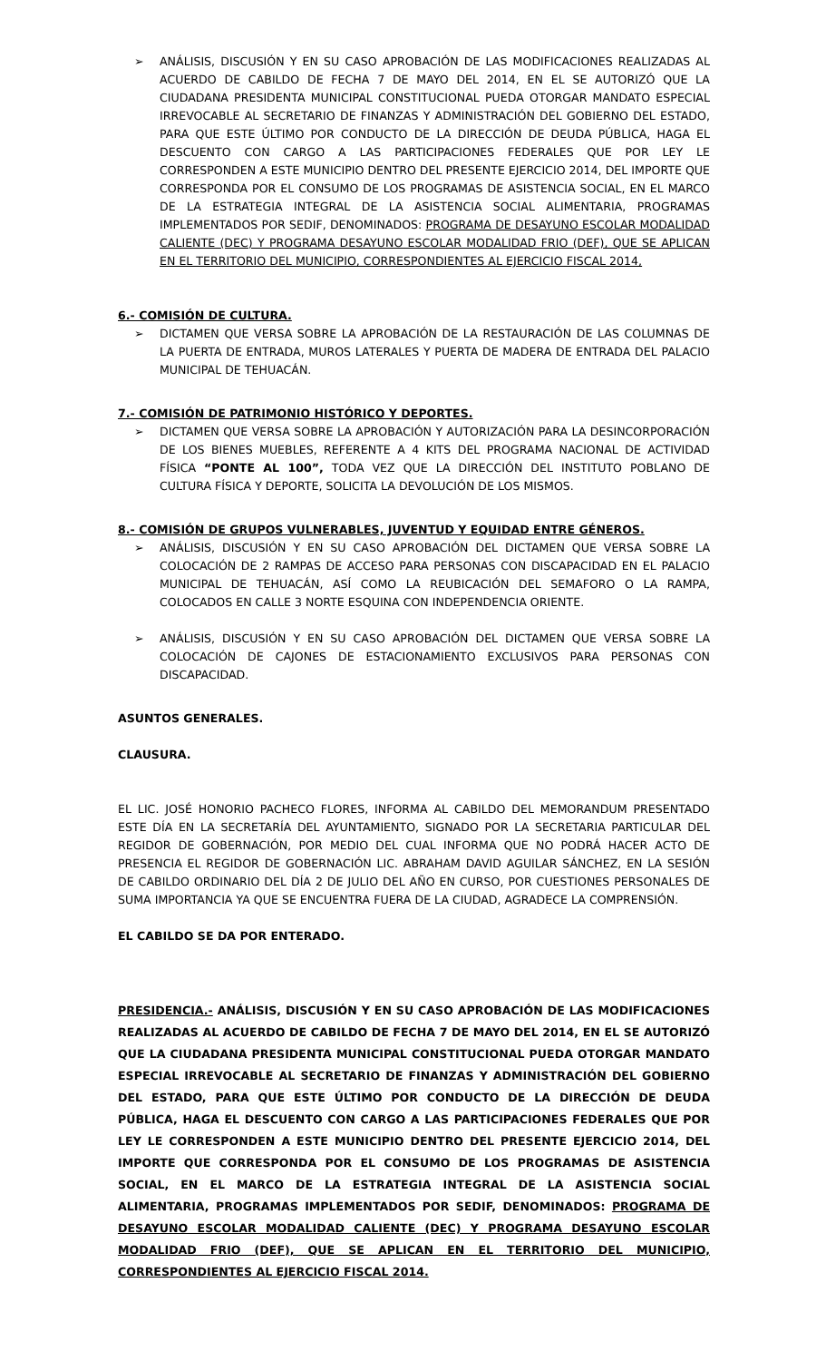➢ ANÁLISIS, DISCUSIÓN Y EN SU CASO APROBACIÓN DE LAS MODIFICACIONES REALIZADAS AL ACUERDO DE CABILDO DE FECHA 7 DE MAYO DEL 2014, EN EL SE AUTORIZÓ QUE LA CIUDADANA PRESIDENTA MUNICIPAL CONSTITUCIONAL PUEDA OTORGAR MANDATO ESPECIAL IRREVOCABLE AL SECRETARIO DE FINANZAS Y ADMINISTRACIÓN DEL GOBIERNO DEL ESTADO, PARA QUE ESTE ÚLTIMO POR CONDUCTO DE LA DIRECCIÓN DE DEUDA PÚBLICA, HAGA EL DESCUENTO CON CARGO A LAS PARTICIPACIONES FEDERALES QUE POR LEY LE CORRESPONDEN A ESTE MUNICIPIO DENTRO DEL PRESENTE EJERCICIO 2014, DEL IMPORTE QUE CORRESPONDA POR EL CONSUMO DE LOS PROGRAMAS DE ASISTENCIA SOCIAL, EN EL MARCO DE LA ESTRATEGIA INTEGRAL DE LA ASISTENCIA SOCIAL ALIMENTARIA, PROGRAMAS IMPLEMENTADOS POR SEDIF, DENOMINADOS: PROGRAMA DE DESAYUNO ESCOLAR MODALIDAD CALIENTE (DEC) Y PROGRAMA DESAYUNO ESCOLAR MODALIDAD FRIO (DEF), QUE SE APLICAN EN EL TERRITORIO DEL MUNICIPIO, CORRESPONDIENTES AL EJERCICIO FISCAL 2014,
6.- COMISIÓN DE CULTURA.
➢ DICTAMEN QUE VERSA SOBRE LA APROBACIÓN DE LA RESTAURACIÓN DE LAS COLUMNAS DE LA PUERTA DE ENTRADA, MUROS LATERALES Y PUERTA DE MADERA DE ENTRADA DEL PALACIO MUNICIPAL DE TEHUACÁN.
7.- COMISIÓN DE PATRIMONIO HISTÓRICO Y DEPORTES.
➢ DICTAMEN QUE VERSA SOBRE LA APROBACIÓN Y AUTORIZACIÓN PARA LA DESINCORPORACIÓN DE LOS BIENES MUEBLES, REFERENTE A 4 KITS DEL PROGRAMA NACIONAL DE ACTIVIDAD FÍSICA “PONTE AL 100”, TODA VEZ QUE LA DIRECCIÓN DEL INSTITUTO POBLANO DE CULTURA FÍSICA Y DEPORTE, SOLICITA LA DEVOLUCIÓN DE LOS MISMOS.
8.- COMISIÓN DE GRUPOS VULNERABLES, JUVENTUD Y EQUIDAD ENTRE GÉNEROS.
➢ ANÁLISIS, DISCUSIÓN Y EN SU CASO APROBACIÓN DEL DICTAMEN QUE VERSA SOBRE LA COLOCACIÓN DE 2 RAMPAS DE ACCESO PARA PERSONAS CON DISCAPACIDAD EN EL PALACIO MUNICIPAL DE TEHUACÁN, ASÍ COMO LA REUBICACIÓN DEL SEMAFORO O LA RAMPA, COLOCADOS EN CALLE 3 NORTE ESQUINA CON INDEPENDENCIA ORIENTE.
➢ ANÁLISIS, DISCUSIÓN Y EN SU CASO APROBACIÓN DEL DICTAMEN QUE VERSA SOBRE LA COLOCACIÓN DE CAJONES DE ESTACIONAMIENTO EXCLUSIVOS PARA PERSONAS CON DISCAPACIDAD.
ASUNTOS GENERALES.
CLAUSURA.
EL LIC. JOSÉ HONORIO PACHECO FLORES, INFORMA AL CABILDO DEL MEMORANDUM PRESENTADO ESTE DÍA EN LA SECRETARÍA DEL AYUNTAMIENTO, SIGNADO POR LA SECRETARIA PARTICULAR DEL REGIDOR DE GOBERNACIÓN, POR MEDIO DEL CUAL INFORMA QUE NO PODRÁ HACER ACTO DE PRESENCIA EL REGIDOR DE GOBERNACIÓN LIC. ABRAHAM DAVID AGUILAR SÁNCHEZ, EN LA SESIÓN DE CABILDO ORDINARIO DEL DÍA 2 DE JULIO DEL AÑO EN CURSO, POR CUESTIONES PERSONALES DE SUMA IMPORTANCIA YA QUE SE ENCUENTRA FUERA DE LA CIUDAD, AGRADECE LA COMPRENSIÓN.
EL CABILDO SE DA POR ENTERADO.
PRESIDENCIA.- ANÁLISIS, DISCUSIÓN Y EN SU CASO APROBACIÓN DE LAS MODIFICACIONES REALIZADAS AL ACUERDO DE CABILDO DE FECHA 7 DE MAYO DEL 2014, EN EL SE AUTORIZÓ QUE LA CIUDADANA PRESIDENTA MUNICIPAL CONSTITUCIONAL PUEDA OTORGAR MANDATO ESPECIAL IRREVOCABLE AL SECRETARIO DE FINANZAS Y ADMINISTRACIÓN DEL GOBIERNO DEL ESTADO, PARA QUE ESTE ÚLTIMO POR CONDUCTO DE LA DIRECCIÓN DE DEUDA PÚBLICA, HAGA EL DESCUENTO CON CARGO A LAS PARTICIPACIONES FEDERALES QUE POR LEY LE CORRESPONDEN A ESTE MUNICIPIO DENTRO DEL PRESENTE EJERCICIO 2014, DEL IMPORTE QUE CORRESPONDA POR EL CONSUMO DE LOS PROGRAMAS DE ASISTENCIA SOCIAL, EN EL MARCO DE LA ESTRATEGIA INTEGRAL DE LA ASISTENCIA SOCIAL ALIMENTARIA, PROGRAMAS IMPLEMENTADOS POR SEDIF, DENOMINADOS: PROGRAMA DE DESAYUNO ESCOLAR MODALIDAD CALIENTE (DEC) Y PROGRAMA DESAYUNO ESCOLAR MODALIDAD FRIO (DEF), QUE SE APLICAN EN EL TERRITORIO DEL MUNICIPIO, CORRESPONDIENTES AL EJERCICIO FISCAL 2014.